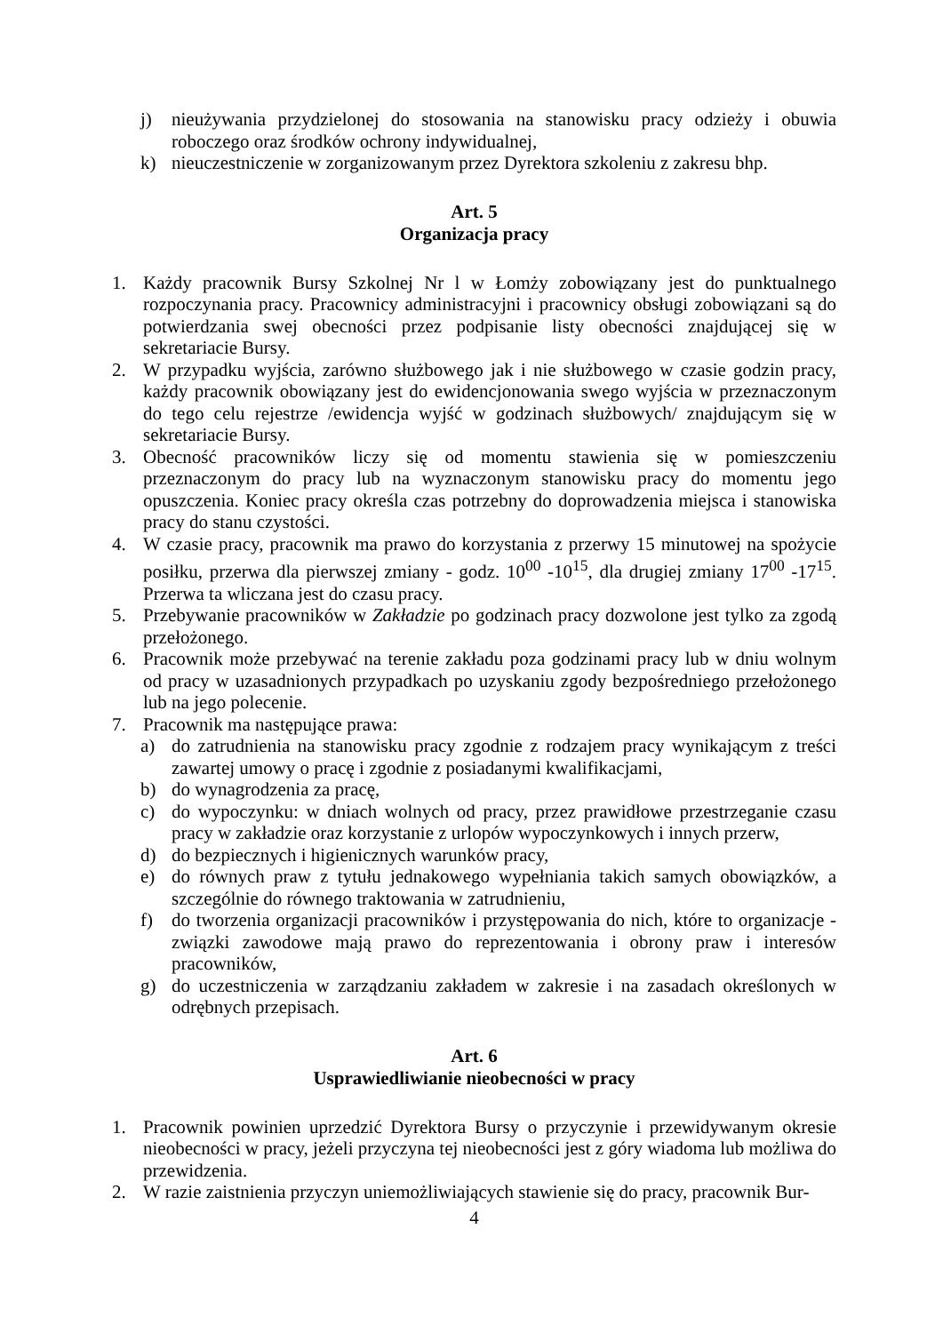j) nieużywania przydzielonej do stosowania na stanowisku pracy odzieży i obuwia roboczego oraz środków ochrony indywidualnej,
k) nieuczestniczenie w zorganizowanym przez Dyrektora szkoleniu z zakresu bhp.
Art. 5
Organizacja pracy
1. Każdy pracownik Bursy Szkolnej Nr l w Łomży zobowiązany jest do punktualnego rozpoczynania pracy. Pracownicy administracyjni i pracownicy obsługi zobowiązani są do potwierdzania swej obecności przez podpisanie listy obecności znajdującej się w sekretariacie Bursy.
2. W przypadku wyjścia, zarówno służbowego jak i nie służbowego w czasie godzin pracy, każdy pracownik obowiązany jest do ewidencjonowania swego wyjścia w przeznaczonym do tego celu rejestrze /ewidencja wyjść w godzinach służbowych/ znajdującym się w sekretariacie Bursy.
3. Obecność pracowników liczy się od momentu stawienia się w pomieszczeniu przeznaczonym do pracy lub na wyznaczonym stanowisku pracy do momentu jego opuszczenia. Koniec pracy określa czas potrzebny do doprowadzenia miejsca i stanowiska pracy do stanu czystości.
4. W czasie pracy, pracownik ma prawo do korzystania z przerwy 15 minutowej na spożycie posiłku, przerwa dla pierwszej zmiany - godz. 10<sup>00</sup> -10<sup>15</sup>, dla drugiej zmiany 17<sup>00</sup> -17<sup>15</sup>. Przerwa ta wliczana jest do czasu pracy.
5. Przebywanie pracowników w Zakładzie po godzinach pracy dozwolone jest tylko za zgodą przełożonego.
6. Pracownik może przebywać na terenie zakładu poza godzinami pracy lub w dniu wolnym od pracy w uzasadnionych przypadkach po uzyskaniu zgody bezpośredniego przełożonego lub na jego polecenie.
7. Pracownik ma następujące prawa:
a) do zatrudnienia na stanowisku pracy zgodnie z rodzajem pracy wynikającym z treści zawartej umowy o pracę i zgodnie z posiadanymi kwalifikacjami,
b) do wynagrodzenia za pracę,
c) do wypoczynku: w dniach wolnych od pracy, przez prawidłowe przestrzeganie czasu pracy w zakładzie oraz korzystanie z urlopów wypoczynkowych i innych przerw,
d) do bezpiecznych i higienicznych warunków pracy,
e) do równych praw z tytułu jednakowego wypełniania takich samych obowiązków, a szczególnie do równego traktowania w zatrudnieniu,
f) do tworzenia organizacji pracowników i przystępowania do nich, które to organizacje - związki zawodowe mają prawo do reprezentowania i obrony praw i interesów pracowników,
g) do uczestniczenia w zarządzaniu zakładem w zakresie i na zasadach określonych w odrębnych przepisach.
Art. 6
Usprawiedliwianie nieobecności w pracy
1. Pracownik powinien uprzedzić Dyrektora Bursy o przyczynie i przewidywanym okresie nieobecności w pracy, jeżeli przyczyna tej nieobecności jest z góry wiadoma lub możliwa do przewidzenia.
2. W razie zaistnienia przyczyn uniemożliwiających stawienie się do pracy, pracownik Bur-
4